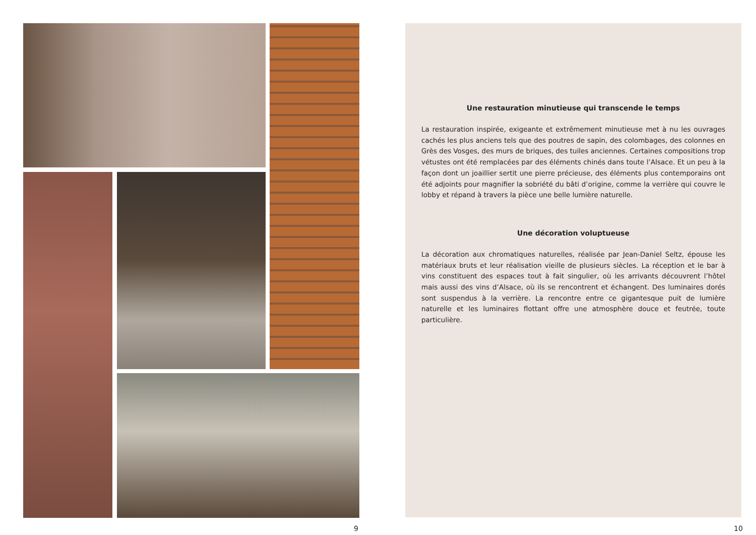9
Une restauration minutieuse qui transcende le temps
La restauration inspirée, exigeante et extrêmement minutieuse met à nu les ouvrages cachés les plus anciens tels que des poutres de sapin, des colombages, des colonnes en Grès des Vosges, des murs de briques, des tuiles anciennes. Certaines compositions trop vétustes ont été remplacées par des éléments chinés dans toute l’Alsace. Et un peu à la façon dont un joaillier sertit une pierre précieuse, des éléments plus contemporains ont été adjoints pour magnifier la sobriété du bâti d’origine, comme la verrière qui couvre le lobby et répand à travers la pièce une belle lumière naturelle.
Une décoration voluptueuse
La décoration aux chromatiques naturelles, réalisée par Jean-Daniel Seltz, épouse les matériaux bruts et leur réalisation vieille de plusieurs siècles. La réception et le bar à vins constituent des espaces tout à fait singulier, où les arrivants découvrent l’hôtel mais aussi des vins d’Alsace, où ils se rencontrent et échangent. Des luminaires dorés sont suspendus à la verrière. La rencontre entre ce gigantesque puit de lumière naturelle et les luminaires flottant offre une atmosphère douce et feutrée, toute particulière.
10